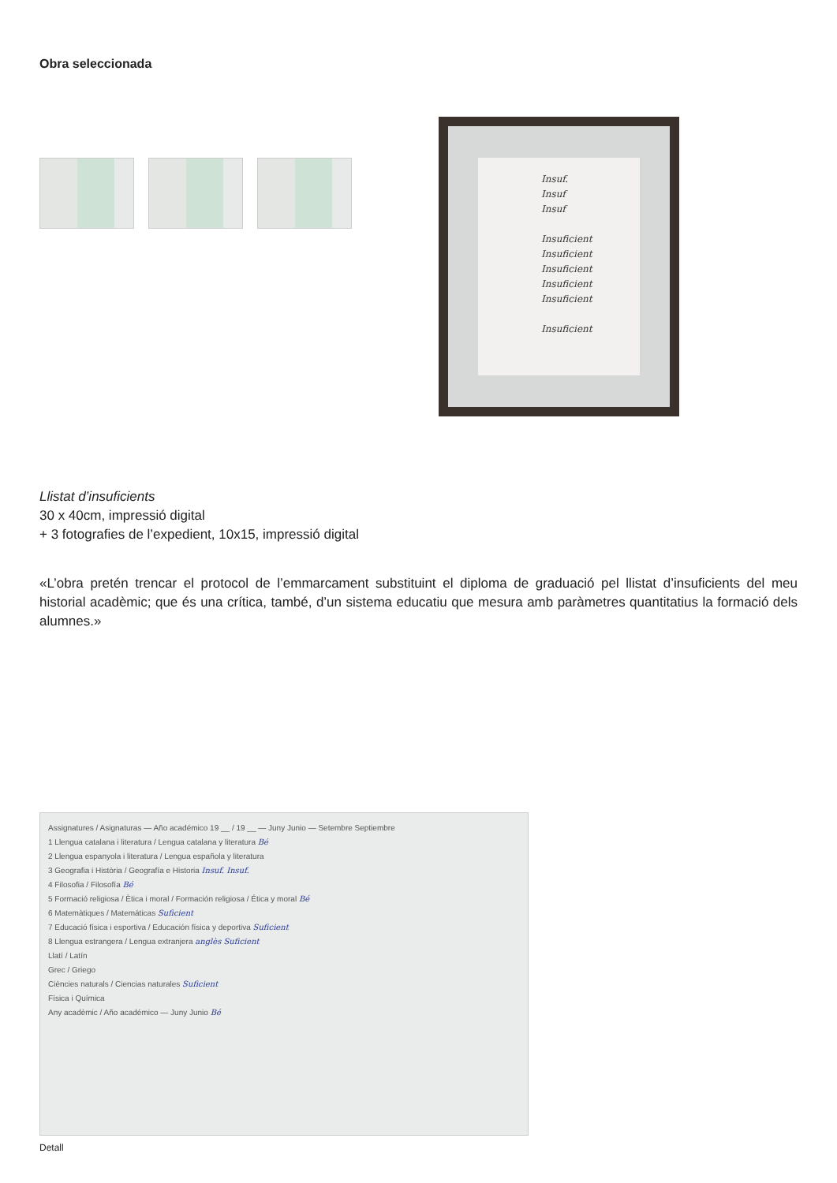Obra seleccionada
Insuf.
Insuf
Insuf
Insuficient
Insuficient
Insuficient
Insuficient
Insuficient
Insuficient
Llistat d’insuficients
30 x 40cm, impressió digital
+ 3 fotografies de l’expedient, 10x15, impressió digital
«L’obra pretén trencar el protocol de l’emmarcament substituint el diploma de graduació pel llistat d’insuficients del meu historial acadèmic; que és una crítica, també, d’un sistema educatiu que mesura amb paràmetres quantitatius la formació dels alumnes.»
Assignatures / Asignaturas — Año académico 19 __ / 19 __ — Juny Junio — Setembre Septiembre
1 Llengua catalana i literatura / Lengua catalana y literatura Bé
2 Llengua espanyola i literatura / Lengua española y literatura
3 Geografia i Història / Geografía e Historia Insuf. Insuf.
4 Filosofia / Filosofía Bé
5 Formació religiosa / Ètica i moral / Formación religiosa / Ética y moral Bé
6 Matemàtiques / Matemáticas Suficient
7 Educació física i esportiva / Educación física y deportiva Suficient
8 Llengua estrangera / Lengua extranjera anglès Suficient
Llatí / Latín
Grec / Griego
Ciències naturals / Ciencias naturales Suficient
Física i Química
Any acadèmic / Año académico — Juny Junio Bé
Detall